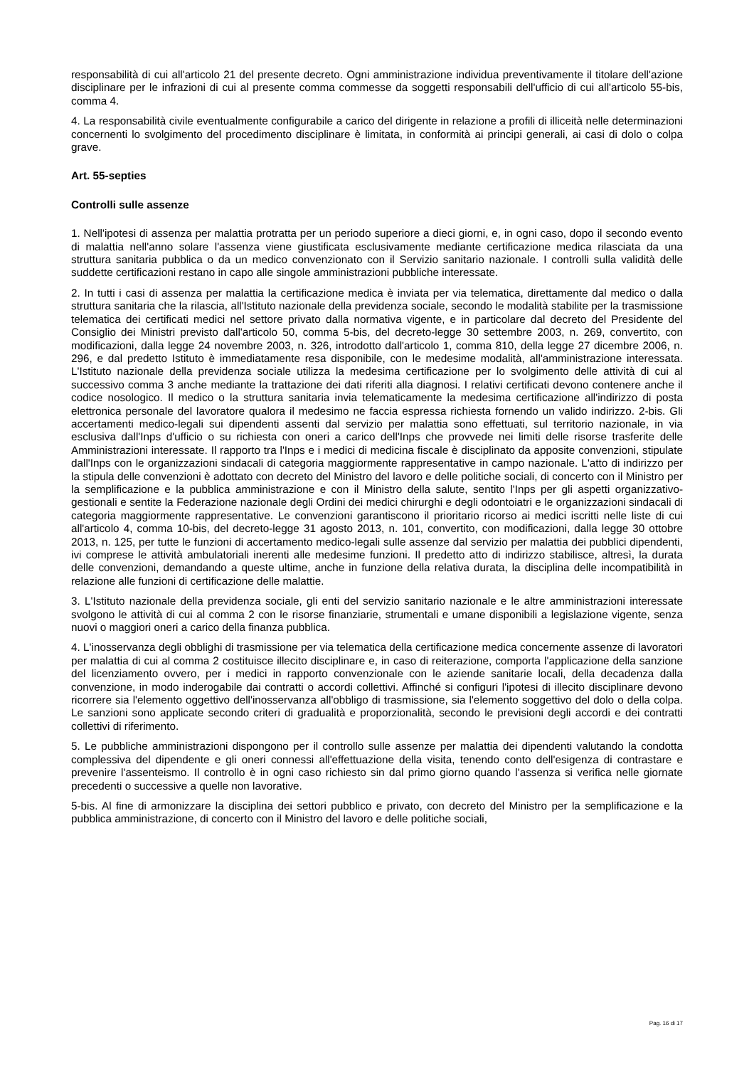responsabilità di cui all'articolo 21 del presente decreto. Ogni amministrazione individua preventivamente il titolare dell'azione disciplinare per le infrazioni di cui al presente comma commesse da soggetti responsabili dell'ufficio di cui all'articolo 55-bis, comma 4.
4. La responsabilità civile eventualmente configurabile a carico del dirigente in relazione a profili di illiceità nelle determinazioni concernenti lo svolgimento del procedimento disciplinare è limitata, in conformità ai principi generali, ai casi di dolo o colpa grave.
Art. 55-septies
Controlli sulle assenze
1. Nell'ipotesi di assenza per malattia protratta per un periodo superiore a dieci giorni, e, in ogni caso, dopo il secondo evento di malattia nell'anno solare l'assenza viene giustificata esclusivamente mediante certificazione medica rilasciata da una struttura sanitaria pubblica o da un medico convenzionato con il Servizio sanitario nazionale. I controlli sulla validità delle suddette certificazioni restano in capo alle singole amministrazioni pubbliche interessate.
2. In tutti i casi di assenza per malattia la certificazione medica è inviata per via telematica, direttamente dal medico o dalla struttura sanitaria che la rilascia, all'Istituto nazionale della previdenza sociale, secondo le modalità stabilite per la trasmissione telematica dei certificati medici nel settore privato dalla normativa vigente, e in particolare dal decreto del Presidente del Consiglio dei Ministri previsto dall'articolo 50, comma 5-bis, del decreto-legge 30 settembre 2003, n. 269, convertito, con modificazioni, dalla legge 24 novembre 2003, n. 326, introdotto dall'articolo 1, comma 810, della legge 27 dicembre 2006, n. 296, e dal predetto Istituto è immediatamente resa disponibile, con le medesime modalità, all'amministrazione interessata. L'Istituto nazionale della previdenza sociale utilizza la medesima certificazione per lo svolgimento delle attività di cui al successivo comma 3 anche mediante la trattazione dei dati riferiti alla diagnosi. I relativi certificati devono contenere anche il codice nosologico. Il medico o la struttura sanitaria invia telematicamente la medesima certificazione all'indirizzo di posta elettronica personale del lavoratore qualora il medesimo ne faccia espressa richiesta fornendo un valido indirizzo. 2-bis. Gli accertamenti medico-legali sui dipendenti assenti dal servizio per malattia sono effettuati, sul territorio nazionale, in via esclusiva dall'Inps d'ufficio o su richiesta con oneri a carico dell'Inps che provvede nei limiti delle risorse trasferite delle Amministrazioni interessate. Il rapporto tra l'Inps e i medici di medicina fiscale è disciplinato da apposite convenzioni, stipulate dall'Inps con le organizzazioni sindacali di categoria maggiormente rappresentative in campo nazionale. L'atto di indirizzo per la stipula delle convenzioni è adottato con decreto del Ministro del lavoro e delle politiche sociali, di concerto con il Ministro per la semplificazione e la pubblica amministrazione e con il Ministro della salute, sentito l'Inps per gli aspetti organizzativo-gestionali e sentite la Federazione nazionale degli Ordini dei medici chirurghi e degli odontoiatri e le organizzazioni sindacali di categoria maggiormente rappresentative. Le convenzioni garantiscono il prioritario ricorso ai medici iscritti nelle liste di cui all'articolo 4, comma 10-bis, del decreto-legge 31 agosto 2013, n. 101, convertito, con modificazioni, dalla legge 30 ottobre 2013, n. 125, per tutte le funzioni di accertamento medico-legali sulle assenze dal servizio per malattia dei pubblici dipendenti, ivi comprese le attività ambulatoriali inerenti alle medesime funzioni. Il predetto atto di indirizzo stabilisce, altresì, la durata delle convenzioni, demandando a queste ultime, anche in funzione della relativa durata, la disciplina delle incompatibilità in relazione alle funzioni di certificazione delle malattie.
3. L'Istituto nazionale della previdenza sociale, gli enti del servizio sanitario nazionale e le altre amministrazioni interessate svolgono le attività di cui al comma 2 con le risorse finanziarie, strumentali e umane disponibili a legislazione vigente, senza nuovi o maggiori oneri a carico della finanza pubblica.
4. L'inosservanza degli obblighi di trasmissione per via telematica della certificazione medica concernente assenze di lavoratori per malattia di cui al comma 2 costituisce illecito disciplinare e, in caso di reiterazione, comporta l'applicazione della sanzione del licenziamento ovvero, per i medici in rapporto convenzionale con le aziende sanitarie locali, della decadenza dalla convenzione, in modo inderogabile dai contratti o accordi collettivi. Affinché si configuri l'ipotesi di illecito disciplinare devono ricorrere sia l'elemento oggettivo dell'inosservanza all'obbligo di trasmissione, sia l'elemento soggettivo del dolo o della colpa. Le sanzioni sono applicate secondo criteri di gradualità e proporzionalità, secondo le previsioni degli accordi e dei contratti collettivi di riferimento.
5. Le pubbliche amministrazioni dispongono per il controllo sulle assenze per malattia dei dipendenti valutando la condotta complessiva del dipendente e gli oneri connessi all'effettuazione della visita, tenendo conto dell'esigenza di contrastare e prevenire l'assenteismo. Il controllo è in ogni caso richiesto sin dal primo giorno quando l'assenza si verifica nelle giornate precedenti o successive a quelle non lavorative.
5-bis. Al fine di armonizzare la disciplina dei settori pubblico e privato, con decreto del Ministro per la semplificazione e la pubblica amministrazione, di concerto con il Ministro del lavoro e delle politiche sociali,
Pag. 16 di 17